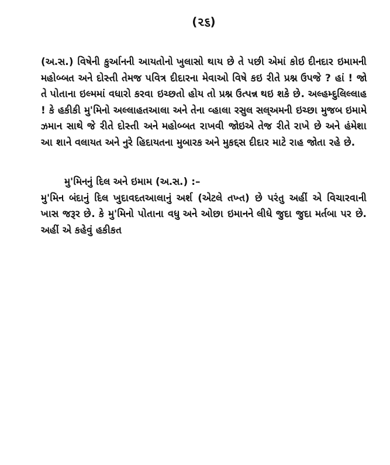(૨૬)
(અ.સ.) વિષેની કુર્આનની આયતોનો ખુલાસો થાય છે તે પછી એમાં કોઇ દીનદાર ઇમામની મહોબ્બત અને દોસ્તી તેમજ પવિત્ર દીદારના મેવાઓ વિષે કઇ રીતે પ્રશ્ન ઉપજે ? હાં ! જો તે પોતાના ઇલ્મમાં વધારો કરવા ઇચ્છતો હોય તો પ્રશ્ન ઉત્પન્ન થઇ શકે છે. અલ્હમ્દુલિલ્લાહ ! કે હકીકી મુ'મિનો અલ્લાહતઆલા અને તેના વ્હાલા રસુલ સલ્અમની ઇચ્છા મુજબ ઇમામે ઝમાન સાથે જે રીતે દોસ્તી અને મહોબ્બત રાખવી જોઇએ તેજ રીતે રાખે છે અને હંમેશા આ શાને વલાયત અને નુરે હિદાયતના મુબારક અને મુકદ્દસ દીદાર માટે રાહ જોતા રહે છે.
મુ'મિનનું દિલ અને ઇમામ (અ.સ.) :–
મુ'મિન બંદાનું દિલ ખુદાવદતઆલાનું અર્શ (એટલે તખ્ત) છે પરંતુ અહીં એ વિચારવાની ખાસ જરૂર છે. કે મુ'મિનો પોતાના વધુ અને ઓછા ઇમાનને લીધે જુદા જુદા મર્તબા પર છે. અહીં એ કહેવું હકીકત